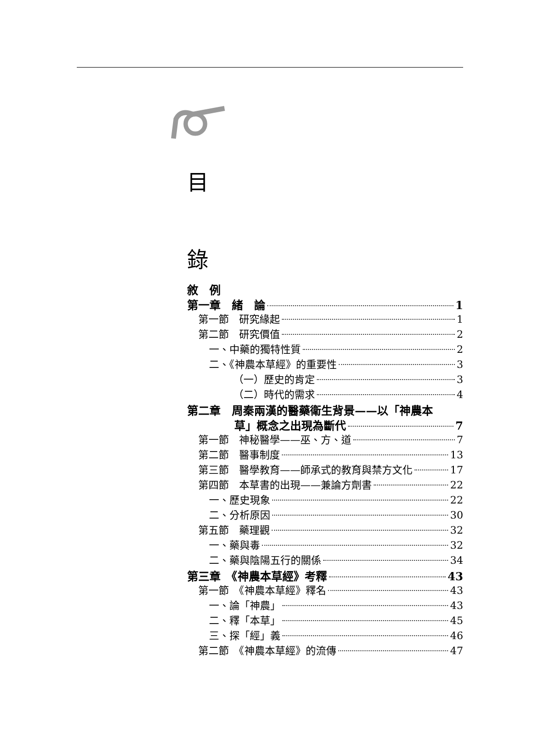目
錄
敘　例
第一章　緒　論 1
第一節　研究緣起 1
第二節　研究價值 2
一、中藥的獨特性質 2
二、《神農本草經》的重要性 3
（一）歷史的肯定 3
（二）時代的需求 4
第二章　周秦兩漢的醫藥衛生背景——以「神農本
草」概念之出現為斷代 7
第一節　神秘醫學——巫、方、道 7
第二節　醫事制度 13
第三節　醫學教育——師承式的教育與禁方文化 17
第四節　本草書的出現——兼論方劑書 22
一、歷史現象 22
二、分析原因 30
第五節　藥理觀 32
一、藥與毒 32
二、藥與陰陽五行的關係 34
第三章　《神農本草經》考釋 43
第一節　《神農本草經》釋名 43
一、論「神農」 43
二、釋「本草」 45
三、探「經」義 46
第二節　《神農本草經》的流傳 47